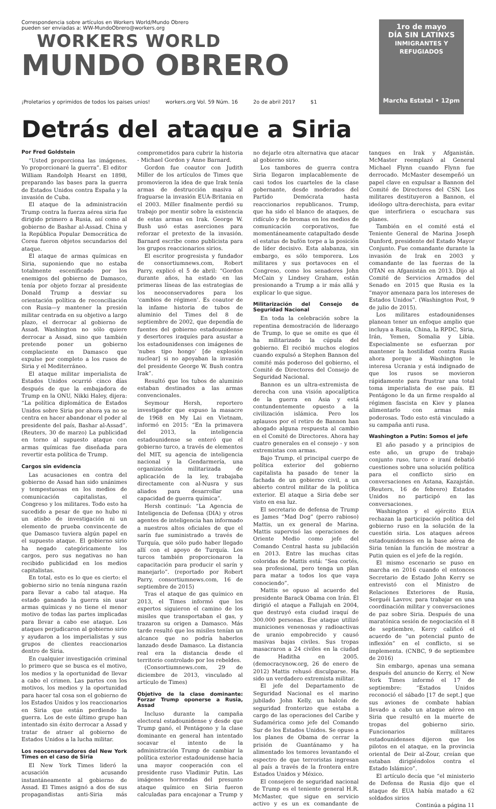Correspondencia sobre artículos en Workers World/Mundo Obrero
pueden ser enviadas a: WW-MundoObrero@workers.org
WORKERS WORLD
MUNDO OBRERO
¡Proletarios y oprimidos de todos los paises unios! workers.org Vol. 59 Núm. 16 2o de abril 2017 $1
1ro de mayo
DÍA SIN LATINXS
INMIGRANTES Y REFUGIADOS
Marcha Estatal • 12pm
Detrás del ataque a Siria
Por Fred Goldstein
“Usted proporciona las imágenes. Yo proporcionaré la guerra”. El editor William Randolph Hearst en 1898, preparando las bases para la guerra de Estados Unidos contra España y la invasión de Cuba.
El ataque de la administración Trump contra la fuerza aérea siria fue dirigido primero a Rusia, así como al gobierno de Bashar al-Assad. China y la República Popular Democrática de Corea fueron objetos secundarios del ataque.
El ataque de armas químicas en Siria, suponiendo que no estaba totalmente escenificado por los enemigos del gobierno de Damasco, tenía por objeto forzar al presidente Donald Trump a desviar su orientación política de reconciliación con Rusia—y mantener la presión militar centrada en su objetivo a largo plazo, el derrocar al gobierno de Assad. Washington no sólo quiere derrocar a Assad, sino que también pretende poner un gobierno complaciente en Damasco que expulse por completo a los rusos de Siria y el Mediterráneo.
El ataque militar imperialista de Estados Unidos ocurrió cinco días después de que la embajadora de Trump en la ONU, Nikki Haley, dijera: “La política diplomática de Estados Unidos sobre Siria por ahora ya no se centra en hacer abandonar el poder al presidente del país, Bashar al-Assad”. (Reuters, 30 de marzo) La publicidad en torno al supuesto ataque con armas químicas fue diseñada para revertir esta política de Trump.
Cargos sin evidencia
Las acusaciones en contra del gobierno de Assad han sido unánimes y tempestuosas en los medios de comunicación capitalistas, el Congreso y los militares. Todo esto ha sucedido a pesar de que no hubo ni un atisbo de investigación ni un elemento de prueba convincente de que Damasco tuviera algún papel en el supuesto ataque. El gobierno sirio ha negado categóricamente los cargos, pero sus negativas no han recibido publicidad en los medios capitalistas.
En total, esto es lo que es cierto: el gobierno sirio no tenía ninguna razón para llevar a cabo tal ataque. Ha estado ganando la guerra sin usar armas químicas y no tiene el menor motivo de todas las partes implicadas para llevar a cabo ese ataque. Los ataques perjudicaron al gobierno sirio y ayudaron a los imperialistas y sus grupos de clientes reaccionarios dentro de Siria.
En cualquier investigación criminal lo primero que se busca es el motivo, los medios y la oportunidad de llevar a cabo el crimen. Las partes con los motivos, los medios y la oportunidad para hacer tal cosa son el gobierno de los Estados Unidos y los reaccionarios en Siria que están perdiendo la guerra. Los de este último grupo han intentado sin éxito derrocar a Assad y tratar de atraer al gobierno de Estados Unidos a la lucha militar.
Los neoconservadores del New York Times en el caso de Siria
El New York Times lideró la acusación acusando instantáneamente al gobierno de Assad. El Times asignó a dos de sus propagandistas anti-Siria más comprometidos para cubrir la historia - Michael Gordon y Anne Barnard.
Gordon fue coautor con Judith Miller de los artículos de Times que promovieron la idea de que Irak tenía armas de destrucción masiva al fraguarse la invasión EUA-Britania en el 2003. Miller finalmente perdió su trabajo por mentir sobre la existencia de estas armas en Irak. George W. Bush usó estas aserciones para reforzar el pretexto de la invasión. Barnard escribe como publicista para los grupos reaccionarios sirios.
El escritor progresista y fundador de consortiumnews.com, Robert Parry, explicó el 5 de abril: “Gordon durante años, ha estado en las primeras líneas de las estrategias de los neoconservadores para los ‘cambios de régimen’. Es coautor de la infame historia de tubos de aluminio del Times del 8 de septiembre de 2002, que dependía de fuentes del gobierno estadounidense y desertores iraquíes para asustar a los estadounidenses con imágenes de ‘nubes tipo hongo’ [de explosión nuclear] si no apoyaban la invasión del presidente George W. Bush contra Irak”.
Resultó que los tubos de aluminio estaban destinados a las armas convencionales.
Seymour Hersh, reportero investigador que expuso la masacre de 1968 en My Lai en Vietnam, informó en 2015: “En la primavera del 2013, la inteligencia estadounidense se enteró que el gobierno turco, a través de elementos del MIT, su agencia de inteligencia nacional y la Gendarmería, una organización militarizada de aplicación de la ley, trabajaba directamente con al-Nusra y sus aliados para desarrollar una capacidad de guerra química”.
Hersh continuó: “La Agencia de Inteligencia de Defensa (DIA) y otros agentes de inteligencia han informado a nuestros altos oficiales de que el sarín fue suministrado a través de Turquía, que sólo pudo haber llegado allí con el apoyo de Turquía. Los turcos también proporcionaron la capacitación para producir el sarín y manejarlo”. (reportado por Robert Parry, consortiumnews.com, 16 de septiembre de 2015)
Tras el ataque de gas químico en 2013, el Times informó que los expertos siguieron el camino de los misiles que transportaban el gas, y trazaron su origen a Damasco. Más tarde resultó que los misiles tenían un alcance que no podría haberlos lanzado desde Damasco. La distancia real era la distancia desde el territorio controlado por los rebeldes.
(Consortiumnews.com, 29 de diciembre de 2013, vinculado al artículo de Times)
Objetivo de la clase dominante: Forzar Trump oponerse a Rusia, Assad
Incluso durante la campaña electoral estadounidense y desde que Trump ganó, el Pentágono y la clase dominante en general han intentado socavar el intento de la administración Trump de cambiar la política exterior estadounidense hacia una mayor cooperación con el presidente ruso Vladimir Putin. Las imágenes horrendas del presunto ataque químico en Siria fueron calculadas para encajonar a Trump y no dejarle otra alternativa que atacar al gobierno sirio.
Los tambores de guerra contra Siria llegaron implacablemente de casi todos los cuarteles de la clase gobernante, desde moderados del Partido Demócrata hasta reaccionarios republicanos. Trump, que ha sido el blanco de ataques, de ridículo y de bromas en los medios de comunicación corporativos, fue momentáneamente catapultado desde el estatus de bufón torpe a la posición de líder decisivo. Esta alabanza, sin embargo, es sólo temporera. Los militares y sus portavoces en el Congreso, como los senadores John McCain y Lindsey Graham, están presionando a Trump a ir más allá y explicar lo que sigue.
Militarización del Consejo de Seguridad Nacional
En toda la celebración sobre la repentina demostración de liderazgo de Trump, lo que se omite es que él ha militarizado la cúpula del gobierno. Él recibió muchos elogios cuando expulsó a Stephen Bannon del comité más poderoso del gobierno, el Comité de Directores del Consejo de Seguridad Nacional.
Bannon es un ultra-extremista de derecha con una visión apocalíptica de la guerra en Asia y está contundentemente opuesto a la civilización islámica. Pero los aplausos por el retiro de Bannon han ahogado alguna respuesta al cambio en el Comité de Directores. Ahora hay cuatro generales en el consejo - y son extremistas con armas.
Bajo Trump, el principal cuerpo de política exterior del gobierno capitalista ha pasado de tener la fachada de un gobierno civil, a un abierto control militar de la política exterior. El ataque a Siria debe ser visto en esa luz.
El secretario de defensa de Trump es James “Mad Dog” (perro rabioso) Mattis, un ex general de Marina. Mattis supervisó las operaciones de Oriente Medio como jefe del Comando Central hasta su jubilación en 2013. Entre las muchas citas coloridas de Mattis está: “Sea cortés, sea profesional, pero tenga un plan para matar a todos los que vaya conociendo”.
Mattis se opuso al acuerdo del presidente Barack Obama con Irán. Él dirigió el ataque a Fallujah en 2004, que destruyó esta ciudad iraquí de 300.000 personas. Ese ataque utilizó municiones venenosas y radioactivas de uranio empobrecido y causó masivas bajas civiles. Sus tropas masacraron a 24 civiles en la ciudad de Haditha en 2005. (democracynow.org, 26 de enero de 2012) Mattis rehusó disculparse. Ha sido un verdadero extremista militar.
El jefe del Departamento de Seguridad Nacional es el marino jubilado John Kelly, un halcón de seguridad fronterizo que estaba a cargo de las operaciones del Caribe y Sudamérica como jefe del Comando Sur de los Estados Unidos. Se opuso a los planes de Obama de cerrar la prisión de Guantánamo y ha alimentado los temores levantando el espectro de que terroristas ingresan al país a través de la frontera entre Estados Unidos y México.
El consejero de seguridad nacional de Trump es el teniente general H.R. McMaster, que sigue en servicio activo y es un ex comandante de tanques en Irak y Afganistán. McMaster reemplazó al General Michael Flynn cuando Flynn fue derrocado. McMaster desempeñó un papel clave en expulsar a Bannon del Comité de Directores del CSN. Los militares destituyeron a Bannon, el ideólogo ultra-derechista, para evitar que interfiriera o escuchara sus planes.
También en el comité está el Teniente General de Marina Joseph Dunford, presidente del Estado Mayor Conjunto. Fue comandante durante la invasión de Irak en 2003 y comandante de las fuerzas de la OTAN en Afganistán en 2013. Dijo al Comité de Servicios Armados del Senado en 2015 que Rusia es la “mayor amenaza para los intereses de Estados Unidos”. (Washington Post, 9 de julio de 2015).
Los militares estadounidenses planean tener un enfoque amplio que incluya a Rusia, China, la RPDC, Siria, Irán, Yemen, Somalia y Libia. Especialmente se esfuerzan por mantener la hostilidad contra Rusia ahora porque a Washington le interesa Ucrania y está indignado de que los rusos se movieron rápidamente para frustrar una total toma imperialista de ese país. El Pentágono le da un firme respaldo al régimen fascista en Kiev y planea alimentarlo con armas más poderosas. Todo esto está vinculado a su campaña anti rusa.
Washington a Putin: Somos el jefe
El año pasado y a principios de este año, un grupo de trabajo conjunto ruso, turco e iraní debatió cuestiones sobre una solución política para el conflicto sirio en conversaciones en Astana, Kazajstán. (Reuters, 16 de febrero) Estados Unidos no participó en las conversaciones.
Washington y el ejército EUA rechazan la participación política del gobierno ruso en la solución de la cuestión siria. Los ataques aéreos estadounidenses en la base aérea de Siria tenían la función de mostrar a Putin quien es el jefe de la región.
El mismo escenario se puso en marcha en 2016 cuando el entonces Secretario de Estado John Kerry se entrevistó con el Ministro de Relaciones Exteriores de Rusia, Serguéi Lavrov, para trabajar en una coordinación militar y conversaciones de paz sobre Siria. Después de una maratónica sesión de negociación el 8 de septiembre, Kerry calificó el acuerdo de “un potencial punto de inflexión” en el conflicto, si se implementa. (CNBC, 9 de septiembre de 2016)
Sin embargo, apenas una semana después del anuncio de Kerry, el New York Times informó el 17 de septiembre: “Estados Unidos reconoció el sábado [17 de sept.] que sus aviones de combate habían llevado a cabo un ataque aéreo en Siria que resultó en la muerte de tropas del gobierno sirio. Funcionarios militares estadounidenses dijeron que los pilotos en el ataque, en la provincia oriental de Deir al-Zour, creían que estaban dirigiéndolos contra el Estado Islámico”.
El artículo decía que “el ministerio de Defensa de Rusia dijo que el ataque de EUA había matado a 62 soldados sirios
Continúa a página 11